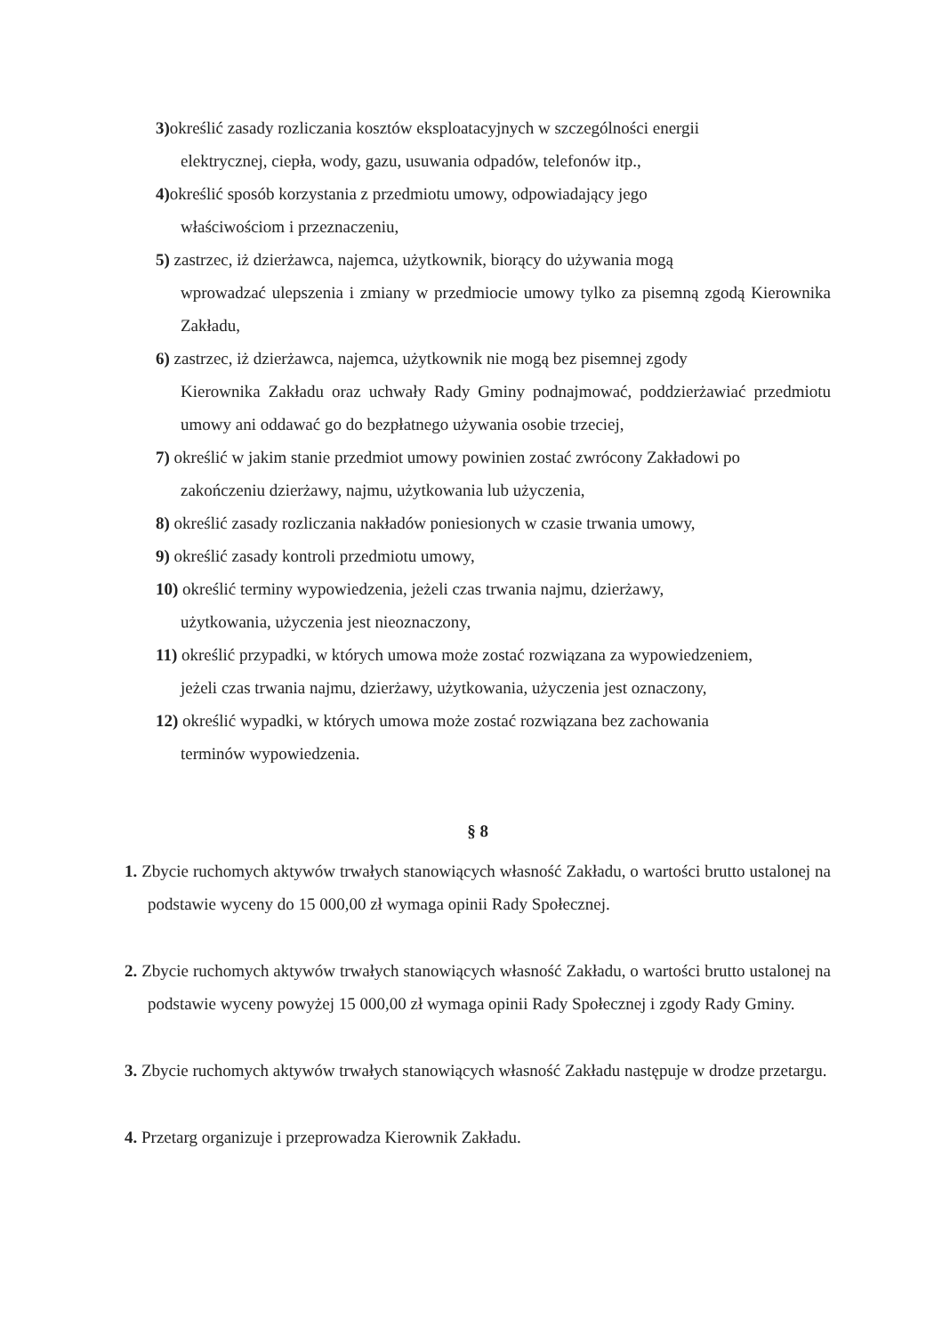3) określić zasady rozliczania kosztów eksploatacyjnych w szczególności energii
elektrycznej, ciepła, wody, gazu, usuwania odpadów, telefonów itp.,
4) określić sposób korzystania z przedmiotu umowy, odpowiadający jego
właściwościom i przeznaczeniu,
5) zastrzec, iż dzierżawca, najemca, użytkownik, biorący do używania mogą
wprowadzać ulepszenia i zmiany w przedmiocie umowy tylko za pisemną zgodą Kierownika Zakładu,
6) zastrzec, iż dzierżawca, najemca, użytkownik nie mogą bez pisemnej zgody
Kierownika Zakładu oraz uchwały Rady Gminy podnajmować, poddzierżawiać przedmiotu umowy ani oddawać go do bezpłatnego używania osobie trzeciej,
7) określić w jakim stanie przedmiot umowy powinien zostać zwrócony Zakładowi po
zakończeniu dzierżawy, najmu, użytkowania lub użyczenia,
8) określić zasady rozliczania nakładów poniesionych w czasie trwania umowy,
9) określić zasady kontroli przedmiotu umowy,
10) określić terminy wypowiedzenia, jeżeli czas trwania najmu, dzierżawy,
użytkowania, użyczenia jest nieoznaczony,
11) określić przypadki, w których umowa może zostać rozwiązana za wypowiedzeniem,
jeżeli czas trwania najmu, dzierżawy, użytkowania, użyczenia jest oznaczony,
12) określić wypadki, w których umowa może zostać rozwiązana bez zachowania
terminów wypowiedzenia.
§ 8
1. Zbycie ruchomych aktywów trwałych stanowiących własność Zakładu, o wartości brutto ustalonej na podstawie wyceny do 15 000,00 zł wymaga opinii Rady Społecznej.
2. Zbycie ruchomych aktywów trwałych stanowiących własność Zakładu, o wartości brutto ustalonej na podstawie wyceny powyżej 15 000,00 zł wymaga opinii Rady Społecznej i zgody Rady Gminy.
3. Zbycie ruchomych aktywów trwałych stanowiących własność Zakładu następuje w drodze przetargu.
4. Przetarg organizuje i przeprowadza Kierownik Zakładu.